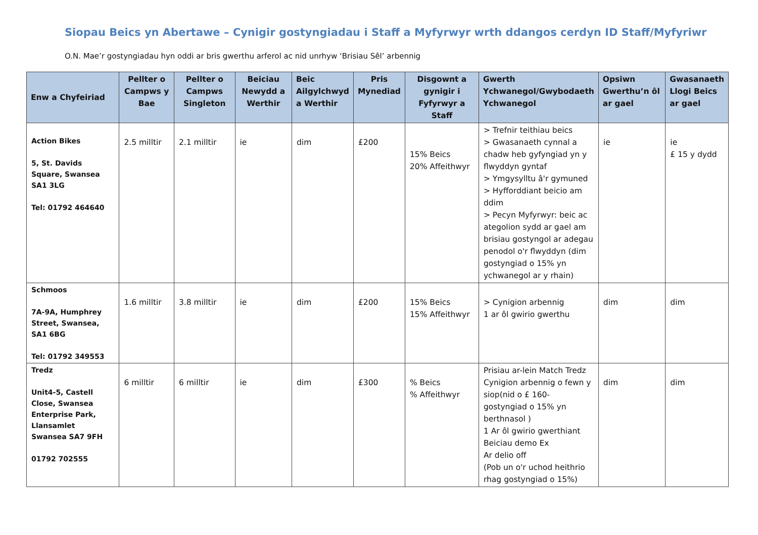Siopau Beics yn Abertawe – Cynigir gostyngiadau i Staff a Myfyrwyr wrth ddangos cerdyn ID Staff/Myfyriwr
O.N. Mae’r gostyngiadau hyn oddi ar bris gwerthu arferol ac nid unrhyw ‘Brisiau Sêl’ arbennig
| Enw a Chyfeiriad | Pellter o Campws y Bae | Pellter o Campws Singleton | Beiciau Newydd a Werthir | Beic Ailgylchwyd a Werthir | Pris Mynediad | Disgownt a gynigir i Fyfyrwyr a Staff | Gwerth Ychwanegol/Gwybodaeth Ychwanegol | Opsiwn Gwerthu’n ôl ar gael | Gwasanaeth Llogi Beics ar gael |
| --- | --- | --- | --- | --- | --- | --- | --- | --- | --- |
| Action Bikes 5, St. Davids Square, Swansea SA1 3LG Tel: 01792 464640 | 2.5 milltir | 2.1 milltir | ie | dim | £200 | 15% Beics 20% Affeithwyr | > Trefnir teithiau beics > Gwasanaeth cynnal a chadw heb gyfyngiad yn y flwyddyn gyntaf > Ymgysylltu â'r gymuned > Hyfforddiant beicio am ddim > Pecyn Myfyrwyr: beic ac ategolion sydd ar gael am brisiau gostyngol ar adegau penodol o'r flwyddyn (dim gostyngiad o 15% yn ychwanegol ar y rhain) | ie | ie £ 15 y dydd |
| Schmoos 7A-9A, Humphrey Street, Swansea, SA1 6BG Tel: 01792 349553 | 1.6 milltir | 3.8 milltir | ie | dim | £200 | 15% Beics 15% Affeithwyr | > Cynigion arbennig 1 ar ôl gwirio gwerthu | dim | dim |
| Tredz Unit4-5, Castell Close, Swansea Enterprise Park, Llansamlet Swansea SA7 9FH 01792 702555 | 6 milltir | 6 milltir | ie | dim | £300 | % Beics % Affeithwyr | Prisiau ar-lein Match Tredz Cynigion arbennig o fewn y siop(nid o £ 160- gostyngiad o 15% yn berthnasol ) 1 Ar ôl gwirio gwerthiant Beiciau demo Ex Ar delio off (Pob un o'r uchod heithrio rhag gostyngiad o 15%) | dim | dim |